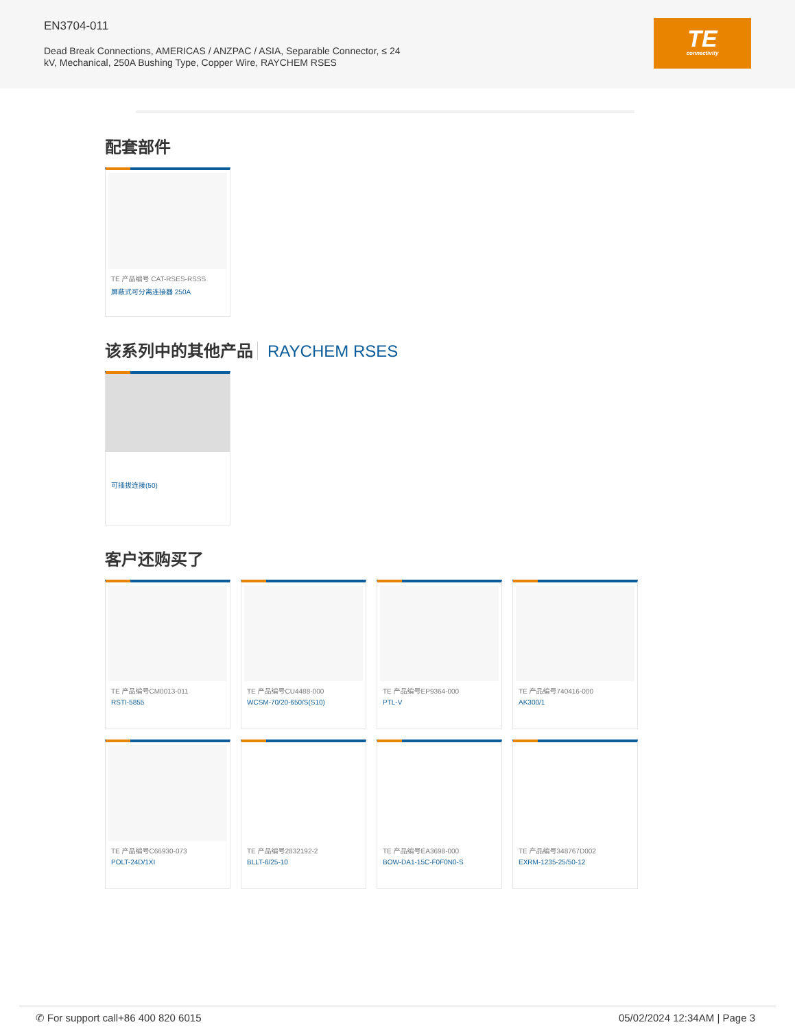EN3704-011
Dead Break Connections, AMERICAS / ANZPAC / ASIA, Separable Connector, ≤ 24 kV, Mechanical, 250A Bushing Type, Copper Wire, RAYCHEM RSES
TE
connectivity
配套部件
TE 产品编号 CAT-RSES-RSSS
屏蔽式可分离连接器 250A
该系列中的其他产品 RAYCHEM RSES
可插拔连接(50)
客户还购买了
TE 产品编号CM0013-011
RSTI-5855
TE 产品编号CU4488-000
WCSM-70/20-650/S(S10)
TE 产品编号EP9364-000
PTL-V
TE 产品编号740416-000
AK300/1
TE 产品编号C66930-073
POLT-24D/1XI
TE 产品编号2832192-2
BLLT-6/25-10
TE 产品编号EA3698-000
BOW-DA1-15C-F0F0N0-S
TE 产品编号348767D002
EXRM-1235-25/50-12
✆ For support call+86 400 820 6015 05/02/2024 12:34AM | Page 3